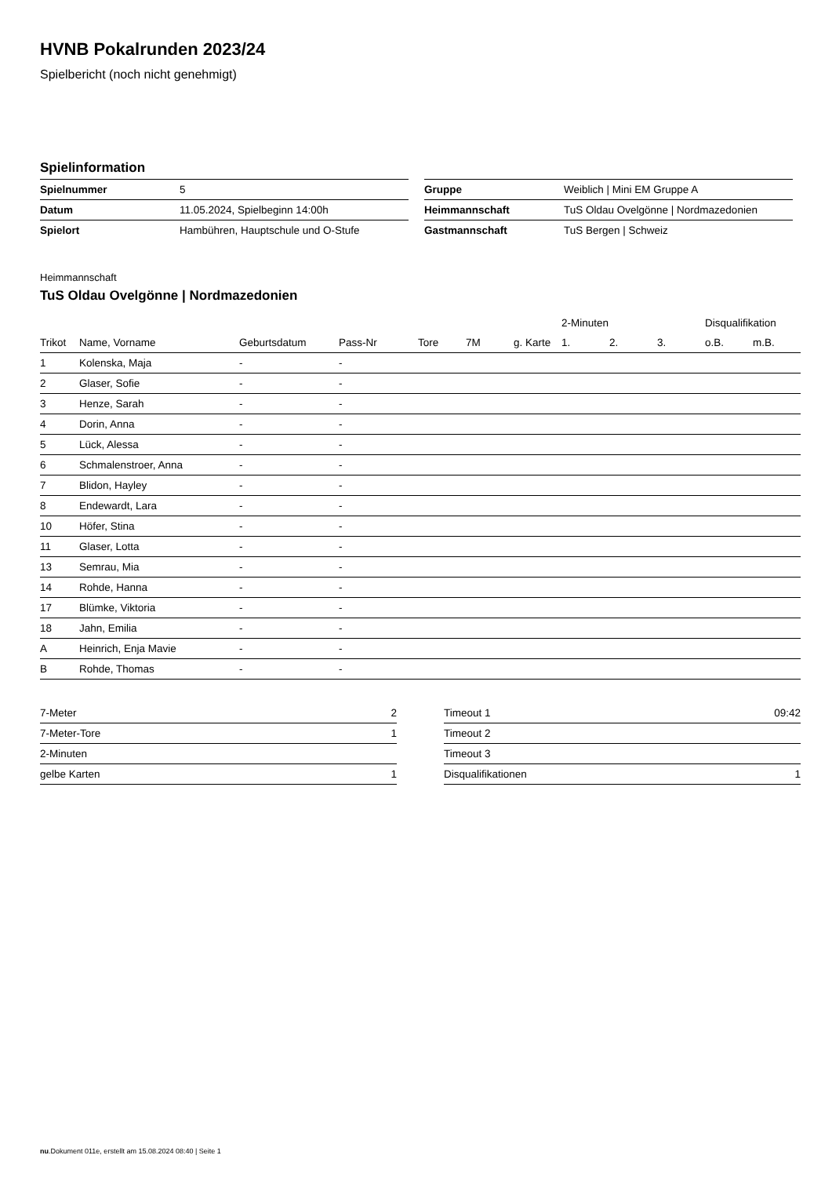HVNB Pokalrunden 2023/24
Spielbericht (noch nicht genehmigt)
Spielinformation
| Spielnummer | 5 |
| Datum | 11.05.2024, Spielbeginn 14:00h |
| Spielort | Hambühren, Hauptschule und O-Stufe |
| Gruppe | Weiblich / Mini EM Gruppe A |
| Heimmannschaft | TuS Oldau Ovelgönne / Nordmazedonien |
| Gastmannschaft | TuS Bergen / Schweiz |
Heimmannschaft
TuS Oldau Ovelgönne | Nordmazedonien
| | | | | | | | 2-Minuten | | | Disqualifikation | |
| --- | --- | --- | --- | --- | --- | --- | --- | --- | --- | --- | --- |
| Trikot | Name, Vorname | Geburtsdatum | Pass-Nr | Tore | 7M | g. Karte | 1. | 2. | 3. | o.B. | m.B. |
| 1 | Kolenska, Maja | - | - | | | | | | | | |
| 2 | Glaser, Sofie | - | - | | | | | | | | |
| 3 | Henze, Sarah | - | - | | | | | | | | |
| 4 | Dorin, Anna | - | - | | | | | | | | |
| 5 | Lück, Alessa | - | - | | | | | | | | |
| 6 | Schmalenstroer, Anna | - | - | | | | | | | | |
| 7 | Blidon, Hayley | - | - | | | | | | | | |
| 8 | Endewardt, Lara | - | - | | | | | | | | |
| 10 | Höfer, Stina | - | - | | | | | | | | |
| 11 | Glaser, Lotta | - | - | | | | | | | | |
| 13 | Semrau, Mia | - | - | | | | | | | | |
| 14 | Rohde, Hanna | - | - | | | | | | | | |
| 17 | Blümke, Viktoria | - | - | | | | | | | | |
| 18 | Jahn, Emilia | - | - | | | | | | | | |
| A | Heinrich, Enja Mavie | - | - | | | | | | | | |
| B | Rohde, Thomas | - | - | | | | | | | | |
| 7-Meter | 2 |
| 7-Meter-Tore | 1 |
| 2-Minuten | |
| gelbe Karten | 1 |
| Timeout 1 | 09:42 |
| Timeout 2 | |
| Timeout 3 | |
| Disqualifikationen | 1 |
nu.Dokument 011e, erstellt am 15.08.2024 08:40 | Seite 1